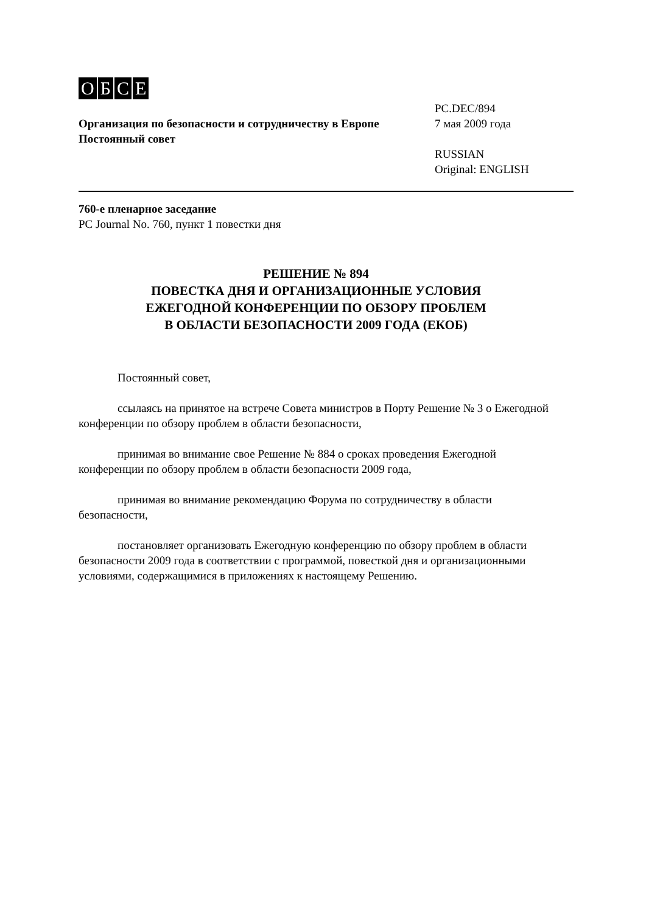OБCE
Организация по безопасности и сотрудничеству в Европе
Постоянный совет
PC.DEC/894
7 мая 2009 года
RUSSIAN
Original: ENGLISH
760-е пленарное заседание
PC Journal No. 760, пункт 1 повестки дня
РЕШЕНИЕ № 894
ПОВЕСТКА ДНЯ И ОРГАНИЗАЦИОННЫЕ УСЛОВИЯ
ЕЖЕГОДНОЙ КОНФЕРЕНЦИИ ПО ОБЗОРУ ПРОБЛЕМ
В ОБЛАСТИ БЕЗОПАСНОСТИ 2009 ГОДА (ЕКОБ)
Постоянный совет,
ссылаясь на принятое на встрече Совета министров в Порту Решение № 3 о Ежегодной конференции по обзору проблем в области безопасности,
принимая во внимание свое Решение № 884 о сроках проведения Ежегодной конференции по обзору проблем в области безопасности 2009 года,
принимая во внимание рекомендацию Форума по сотрудничеству в области безопасности,
постановляет организовать Ежегодную конференцию по обзору проблем в области безопасности 2009 года в соответствии с программой, повесткой дня и организационными условиями, содержащимися в приложениях к настоящему Решению.